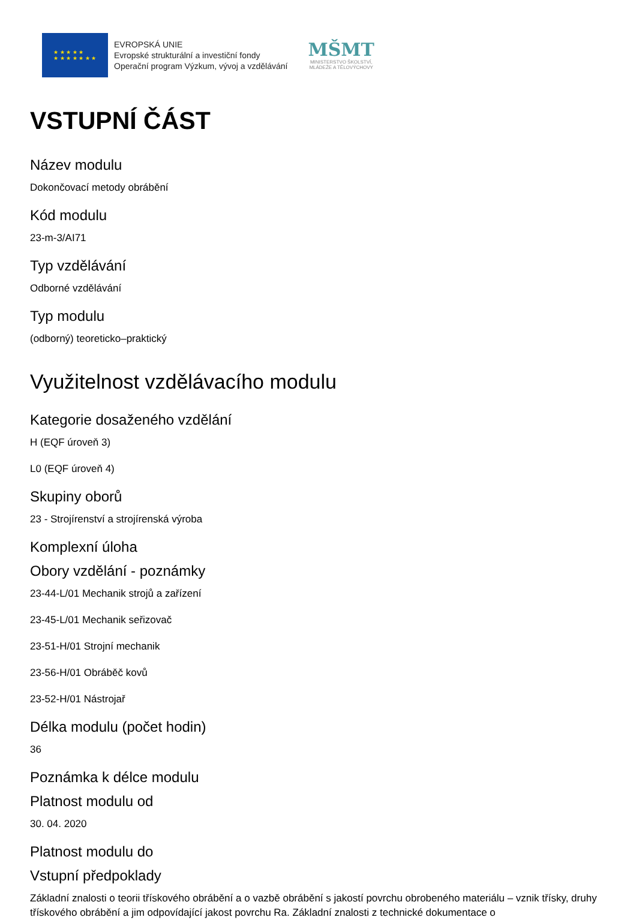★ ★ ★ ★ ★
★ ★ ★ ★ ★ ★ ★
EVROPSKÁ UNIE
Evropské strukturální a investiční fondy
Operační program Výzkum, vývoj a vzdělávání
MŠMT
MINISTERSTVO ŠKOLSTVÍ,
MLÁDEŽE A TĚLOVÝCHOVY
VSTUPNÍ ČÁST
Název modulu
Dokončovací metody obrábění
Kód modulu
23-m-3/AI71
Typ vzdělávání
Odborné vzdělávání
Typ modulu
(odborný) teoreticko–praktický
Využitelnost vzdělávacího modulu
Kategorie dosaženého vzdělání
H (EQF úroveň 3)
L0 (EQF úroveň 4)
Skupiny oborů
23 - Strojírenství a strojírenská výroba
Komplexní úloha
Obory vzdělání - poznámky
23-44-L/01 Mechanik strojů a zařízení
23-45-L/01 Mechanik seřizovač
23-51-H/01 Strojní mechanik
23-56-H/01 Obráběč kovů
23-52-H/01 Nástrojař
Délka modulu (počet hodin)
36
Poznámka k délce modulu
Platnost modulu od
30. 04. 2020
Platnost modulu do
Vstupní předpoklady
Základní znalosti o teorii třískového obrábění a o vazbě obrábění s jakostí povrchu obrobeného materiálu – vznik třísky, druhy třískového obrábění a jim odpovídající jakost povrchu Ra. Základní znalosti z technické dokumentace o